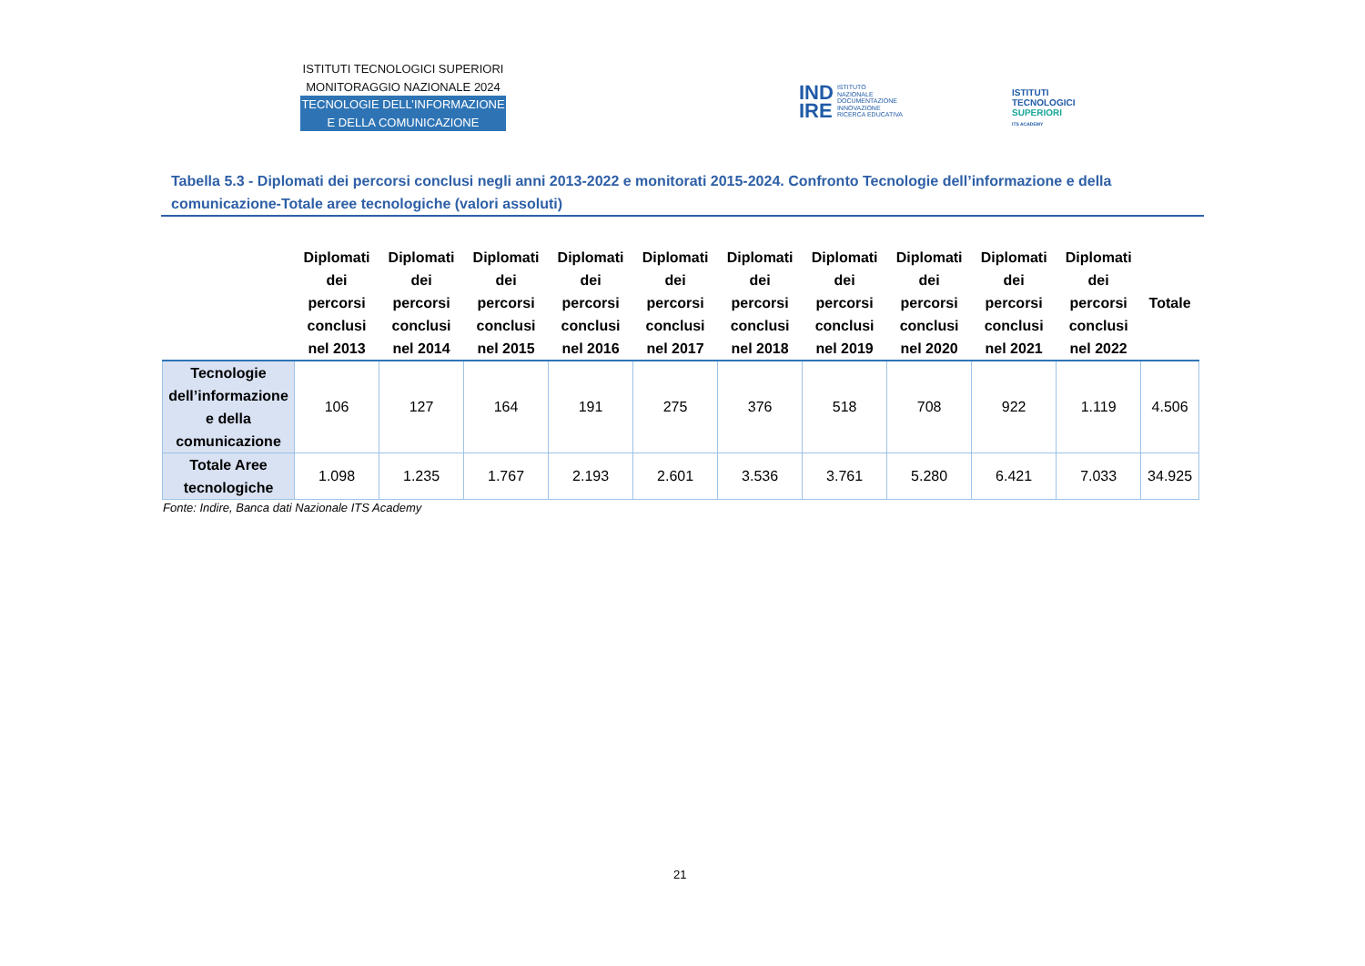ISTITUTI TECNOLOGICI SUPERIORI
MONITORAGGIO NAZIONALE 2024
TECNOLOGIE DELL’INFORMAZIONE
E DELLA COMUNICAZIONE
IND
IRE ISTITUTO
NAZIONALE
DOCUMENTAZIONE
INNOVAZIONE
RICERCA EDUCATIVA
ISTITUTI
TECNOLOGICI
SUPERIORI
ITS ACADEMY
Tabella 5.3 - Diplomati dei percorsi conclusi negli anni 2013-2022 e monitorati 2015-2024. Confronto Tecnologie dell’informazione e della comunicazione-Totale aree tecnologiche (valori assoluti)
| | Diplomati dei percorsi conclusi nel 2013 | Diplomati dei percorsi conclusi nel 2014 | Diplomati dei percorsi conclusi nel 2015 | Diplomati dei percorsi conclusi nel 2016 | Diplomati dei percorsi conclusi nel 2017 | Diplomati dei percorsi conclusi nel 2018 | Diplomati dei percorsi conclusi nel 2019 | Diplomati dei percorsi conclusi nel 2020 | Diplomati dei percorsi conclusi nel 2021 | Diplomati dei percorsi conclusi nel 2022 | Totale |
| --- | --- | --- | --- | --- | --- | --- | --- | --- | --- | --- | --- |
| Tecnologie dell’informazione e della comunicazione | 106 | 127 | 164 | 191 | 275 | 376 | 518 | 708 | 922 | 1.119 | 4.506 |
| Totale Aree tecnologiche | 1.098 | 1.235 | 1.767 | 2.193 | 2.601 | 3.536 | 3.761 | 5.280 | 6.421 | 7.033 | 34.925 |
Fonte: Indire, Banca dati Nazionale ITS Academy
21